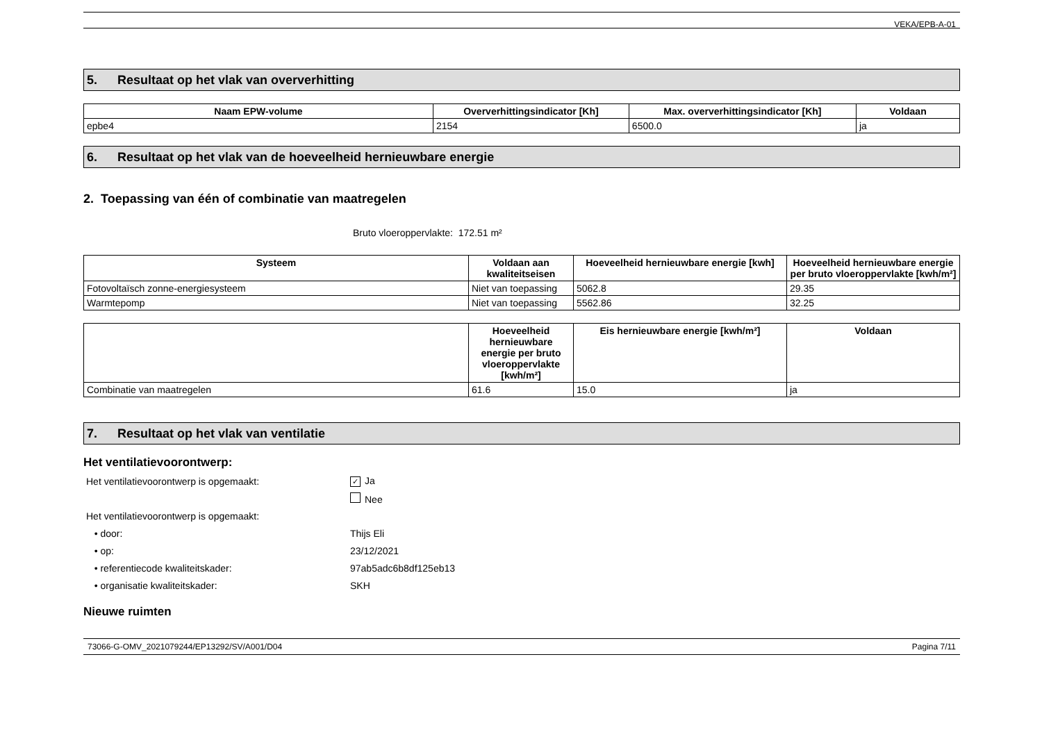VEKA/EPB-A-01
5. Resultaat op het vlak van oververhitting
| Naam EPW-volume | Oververhittingsindicator [Kh] | Max. oververhittingsindicator [Kh] | Voldaan |
| --- | --- | --- | --- |
| epbe4 | 2154 | 6500.0 | ja |
6. Resultaat op het vlak van de hoeveelheid hernieuwbare energie
2. Toepassing van één of combinatie van maatregelen
Bruto vloeroppervlakte: 172.51 m²
| Systeem | Voldaan aan kwaliteitseisen | Hoeveelheid hernieuwbare energie [kwh] | Hoeveelheid hernieuwbare energie per bruto vloeroppervlakte [kwh/m²] |
| --- | --- | --- | --- |
| Fotovoltaïsch zonne-energiesysteem | Niet van toepassing | 5062.8 | 29.35 |
| Warmtepomp | Niet van toepassing | 5562.86 | 32.25 |
| | Hoeveelheid hernieuwbare energie per bruto vloeroppervlakte [kwh/m²] | Eis hernieuwbare energie [kwh/m²] | Voldaan |
| --- | --- | --- | --- |
| Combinatie van maatregelen | 61.6 | 15.0 | ja |
7. Resultaat op het vlak van ventilatie
Het ventilatievoorontwerp:
Het ventilatievoorontwerp is opgemaakt:
✓ Ja
Nee
Het ventilatievoorontwerp is opgemaakt:
• door: Thijs Eli
• op: 23/12/2021
• referentiecode kwaliteitskader: 97ab5adc6b8df125eb13
• organisatie kwaliteitskader: SKH
Nieuwe ruimten
73066-G-OMV_2021079244/EP13292/SV/A001/D04 Pagina 7/11